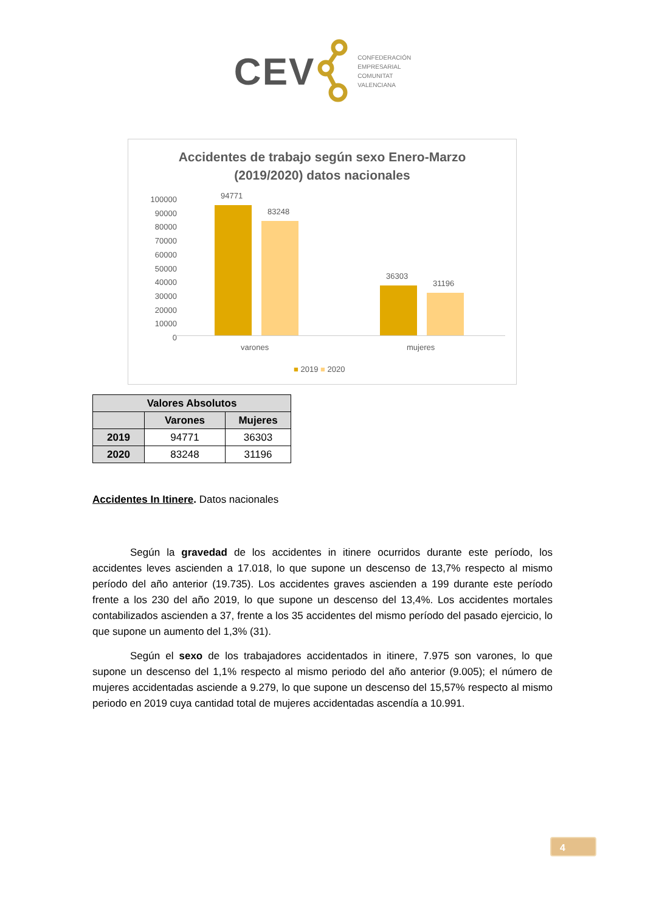CEV
CONFEDERACIÓN
EMPRESARIAL
COMUNITAT
VALENCIANA
Accidentes de trabajo según sexo Enero-Marzo
(2019/2020) datos nacionales
100000
90000
80000
70000
60000
50000
40000
30000
20000
10000
0
94771
83248
36303
31196
varones mujeres
■ 2019 ■ 2020
| Valores Absolutos | | |
| --- | --- | --- |
| | Varones | Mujeres |
| 2019 | 94771 | 36303 |
| 2020 | 83248 | 31196 |
Accidentes In Itinere. Datos nacionales
Según la gravedad de los accidentes in itinere ocurridos durante este período, los accidentes leves ascienden a 17.018, lo que supone un descenso de 13,7% respecto al mismo período del año anterior (19.735). Los accidentes graves ascienden a 199 durante este período frente a los 230 del año 2019, lo que supone un descenso del 13,4%. Los accidentes mortales contabilizados ascienden a 37, frente a los 35 accidentes del mismo período del pasado ejercicio, lo que supone un aumento del 1,3% (31).
Según el sexo de los trabajadores accidentados in itinere, 7.975 son varones, lo que supone un descenso del 1,1% respecto al mismo periodo del año anterior (9.005); el número de mujeres accidentadas asciende a 9.279, lo que supone un descenso del 15,57% respecto al mismo periodo en 2019 cuya cantidad total de mujeres accidentadas ascendía a 10.991.
4